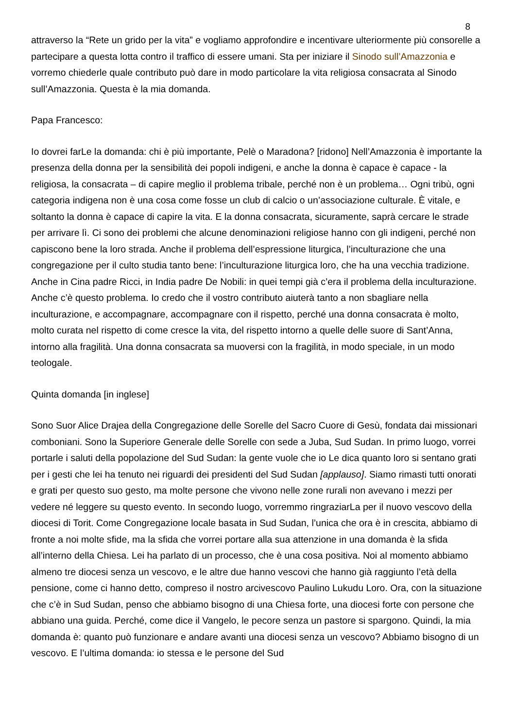8
attraverso la “Rete un grido per la vita” e vogliamo approfondire e incentivare ulteriormente più consorelle a partecipare a questa lotta contro il traffico di essere umani. Sta per iniziare il Sinodo sull’Amazzonia e vorremo chiederle quale contributo può dare in modo particolare la vita religiosa consacrata al Sinodo sull’Amazzonia. Questa è la mia domanda.
Papa Francesco:
Io dovrei farLe la domanda: chi è più importante, Pelè o Maradona? [ridono] Nell’Amazzonia è importante la presenza della donna per la sensibilità dei popoli indigeni, e anche la donna è capace è capace - la religiosa, la consacrata – di capire meglio il problema tribale, perché non è un problema… Ogni tribù, ogni categoria indigena non è una cosa come fosse un club di calcio o un’associazione culturale. È vitale, e soltanto la donna è capace di capire la vita. E la donna consacrata, sicuramente, saprà cercare le strade per arrivare lì. Ci sono dei problemi che alcune denominazioni religiose hanno con gli indigeni, perché non capiscono bene la loro strada. Anche il problema dell’espressione liturgica, l’inculturazione che una congregazione per il culto studia tanto bene: l’inculturazione liturgica loro, che ha una vecchia tradizione. Anche in Cina padre Ricci, in India padre De Nobili: in quei tempi già c’era il problema della inculturazione. Anche c’è questo problema. Io credo che il vostro contributo aiuterà tanto a non sbagliare nella inculturazione, e accompagnare, accompagnare con il rispetto, perché una donna consacrata è molto, molto curata nel rispetto di come cresce la vita, del rispetto intorno a quelle delle suore di Sant’Anna, intorno alla fragilità. Una donna consacrata sa muoversi con la fragilità, in modo speciale, in un modo teologale.
Quinta domanda [in inglese]
Sono Suor Alice Drajea della Congregazione delle Sorelle del Sacro Cuore di Gesù, fondata dai missionari comboniani. Sono la Superiore Generale delle Sorelle con sede a Juba, Sud Sudan. In primo luogo, vorrei portarle i saluti della popolazione del Sud Sudan: la gente vuole che io Le dica quanto loro si sentano grati per i gesti che lei ha tenuto nei riguardi dei presidenti del Sud Sudan [applauso]. Siamo rimasti tutti onorati e grati per questo suo gesto, ma molte persone che vivono nelle zone rurali non avevano i mezzi per vedere né leggere su questo evento. In secondo luogo, vorremmo ringraziarLa per il nuovo vescovo della diocesi di Torit. Come Congregazione locale basata in Sud Sudan, l’unica che ora è in crescita, abbiamo di fronte a noi molte sfide, ma la sfida che vorrei portare alla sua attenzione in una domanda è la sfida all’interno della Chiesa. Lei ha parlato di un processo, che è una cosa positiva. Noi al momento abbiamo almeno tre diocesi senza un vescovo, e le altre due hanno vescovi che hanno già raggiunto l’età della pensione, come ci hanno detto, compreso il nostro arcivescovo Paulino Lukudu Loro. Ora, con la situazione che c’è in Sud Sudan, penso che abbiamo bisogno di una Chiesa forte, una diocesi forte con persone che abbiano una guida. Perché, come dice il Vangelo, le pecore senza un pastore si spargono. Quindi, la mia domanda è: quanto può funzionare e andare avanti una diocesi senza un vescovo? Abbiamo bisogno di un vescovo. E l’ultima domanda: io stessa e le persone del Sud